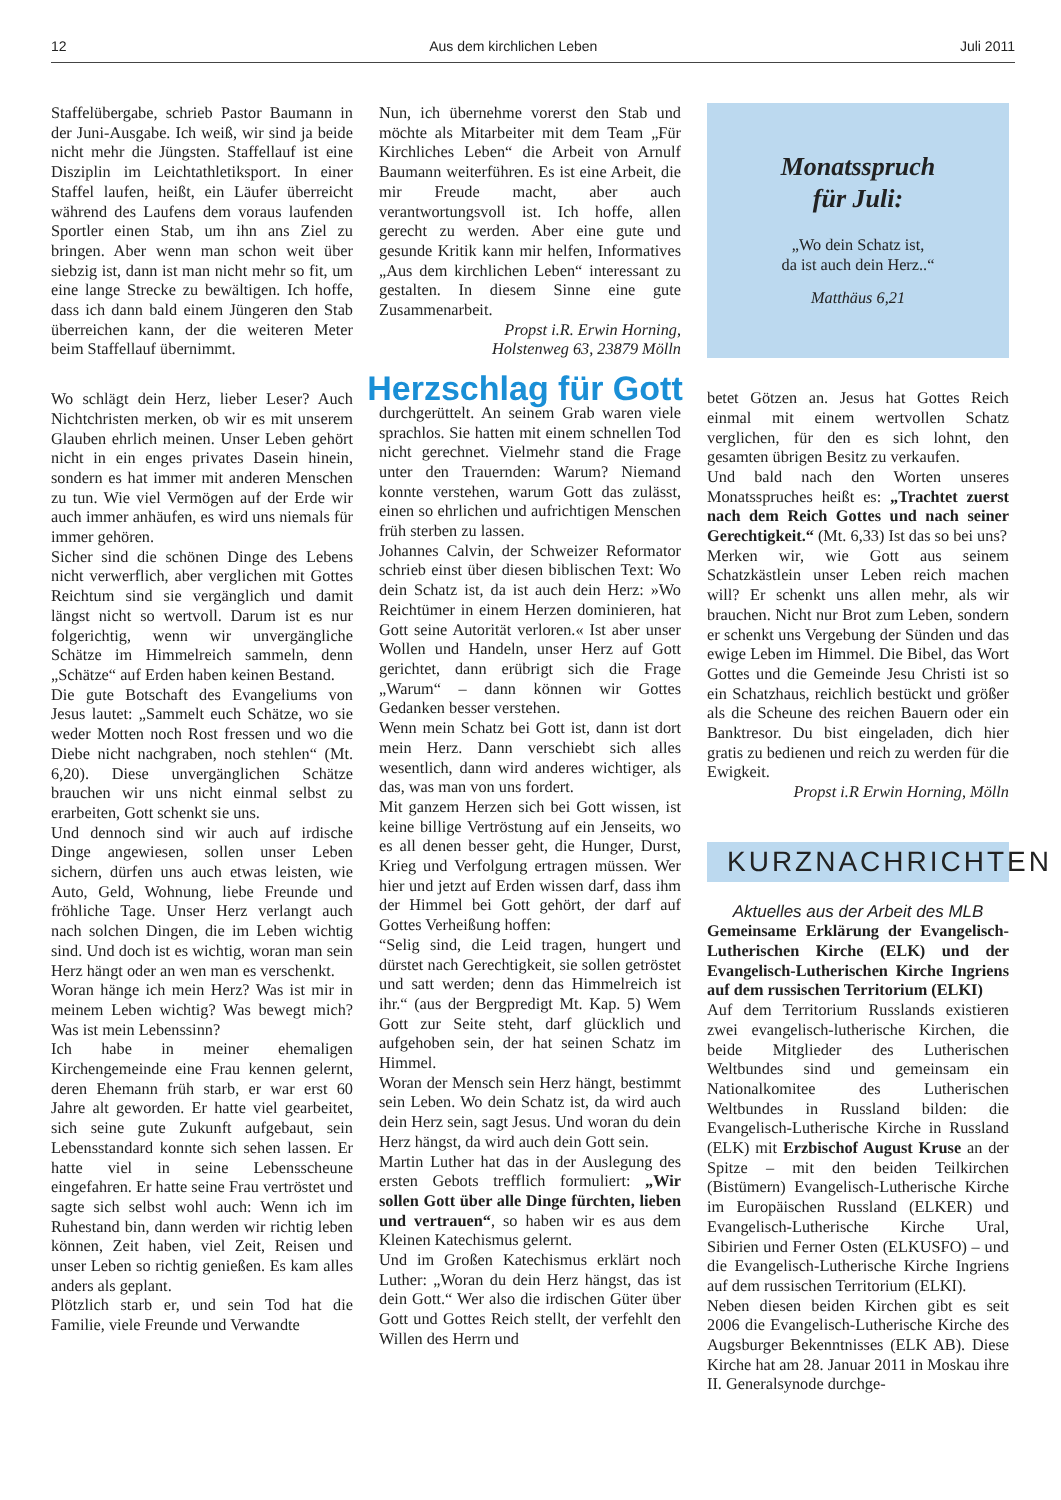12 Aus dem kirchlichen Leben Juli 2011
Staffelübergabe, schrieb Pastor Baumann in der Juni-Ausgabe. Ich weiß, wir sind ja beide nicht mehr die Jüngsten. Staffellauf ist eine Disziplin im Leichtathletiksport. In einer Staffel laufen, heißt, ein Läufer überreicht während des Laufens dem voraus laufenden Sportler einen Stab, um ihn ans Ziel zu bringen. Aber wenn man schon weit über siebzig ist, dann ist man nicht mehr so fit, um eine lange Strecke zu bewältigen. Ich hoffe, dass ich dann bald einem Jüngeren den Stab überreichen kann, der die weiteren Meter beim Staffellauf übernimmt.
Wo schlägt dein Herz, lieber Leser? Auch Nichtchristen merken, ob wir es mit unserem Glauben ehrlich meinen. Unser Leben gehört nicht in ein enges privates Dasein hinein, sondern es hat immer mit anderen Menschen zu tun. Wie viel Vermögen auf der Erde wir auch immer anhäufen, es wird uns niemals für immer gehören.
Sicher sind die schönen Dinge des Lebens nicht verwerflich, aber verglichen mit Gottes Reichtum sind sie vergänglich und damit längst nicht so wertvoll. Darum ist es nur folgerichtig, wenn wir unvergängliche Schätze im Himmelreich sammeln, denn „Schätze“ auf Erden haben keinen Bestand.
Die gute Botschaft des Evangeliums von Jesus lautet: „Sammelt euch Schätze, wo sie weder Motten noch Rost fressen und wo die Diebe nicht nachgraben, noch stehlen“ (Mt. 6,20). Diese unvergänglichen Schätze brauchen wir uns nicht einmal selbst zu erarbeiten, Gott schenkt sie uns.
Und dennoch sind wir auch auf irdische Dinge angewiesen, sollen unser Leben sichern, dürfen uns auch etwas leisten, wie Auto, Geld, Wohnung, liebe Freunde und fröhliche Tage. Unser Herz verlangt auch nach solchen Dingen, die im Leben wichtig sind. Und doch ist es wichtig, woran man sein Herz hängt oder an wen man es verschenkt.
Woran hänge ich mein Herz? Was ist mir in meinem Leben wichtig? Was bewegt mich? Was ist mein Lebenssinn?
Ich habe in meiner ehemaligen Kirchengemeinde eine Frau kennen gelernt, deren Ehemann früh starb, er war erst 60 Jahre alt geworden. Er hatte viel gearbeitet, sich seine gute Zukunft aufgebaut, sein Lebensstandard konnte sich sehen lassen. Er hatte viel in seine Lebensscheune eingefahren. Er hatte seine Frau vertröstet und sagte sich selbst wohl auch: Wenn ich im Ruhestand bin, dann werden wir richtig leben können, Zeit haben, viel Zeit, Reisen und unser Leben so richtig genießen. Es kam alles anders als geplant.
Plötzlich starb er, und sein Tod hat die Familie, viele Freunde und Verwandte
Nun, ich übernehme vorerst den Stab und möchte als Mitarbeiter mit dem Team „Für Kirchliches Leben“ die Arbeit von Arnulf Baumann weiterführen. Es ist eine Arbeit, die mir Freude macht, aber auch verantwortungsvoll ist. Ich hoffe, allen gerecht zu werden. Aber eine gute und gesunde Kritik kann mir helfen, Informatives „Aus dem kirchlichen Leben“ interessant zu gestalten. In diesem Sinne eine gute Zusammenarbeit.
Propst i.R. Erwin Horning,
Holstenweg 63, 23879 Mölln
Herzschlag für Gott
durchgerüttelt. An seinem Grab waren viele sprachlos. Sie hatten mit einem schnellen Tod nicht gerechnet. Vielmehr stand die Frage unter den Trauernden: Warum? Niemand konnte verstehen, warum Gott das zulässt, einen so ehrlichen und aufrichtigen Menschen früh sterben zu lassen.
Johannes Calvin, der Schweizer Reformator schrieb einst über diesen biblischen Text: Wo dein Schatz ist, da ist auch dein Herz: »Wo Reichtümer in einem Herzen dominieren, hat Gott seine Autorität verloren.« Ist aber unser Wollen und Handeln, unser Herz auf Gott gerichtet, dann erübrigt sich die Frage „Warum“ – dann können wir Gottes Gedanken besser verstehen.
Wenn mein Schatz bei Gott ist, dann ist dort mein Herz. Dann verschiebt sich alles wesentlich, dann wird anderes wichtiger, als das, was man von uns fordert.
Mit ganzem Herzen sich bei Gott wissen, ist keine billige Vertröstung auf ein Jenseits, wo es all denen besser geht, die Hunger, Durst, Krieg und Verfolgung ertragen müssen. Wer hier und jetzt auf Erden wissen darf, dass ihm der Himmel bei Gott gehört, der darf auf Gottes Verheißung hoffen:
“Selig sind, die Leid tragen, hungert und dürstet nach Gerechtigkeit, sie sollen getröstet und satt werden; denn das Himmelreich ist ihr.“ (aus der Bergpredigt Mt. Kap. 5) Wem Gott zur Seite steht, darf glücklich und aufgehoben sein, der hat seinen Schatz im Himmel.
Woran der Mensch sein Herz hängt, bestimmt sein Leben. Wo dein Schatz ist, da wird auch dein Herz sein, sagt Jesus. Und woran du dein Herz hängst, da wird auch dein Gott sein.
Martin Luther hat das in der Auslegung des ersten Gebots trefflich formuliert: „Wir sollen Gott über alle Dinge fürchten, lieben und vertrauen“, so haben wir es aus dem Kleinen Katechismus gelernt.
Und im Großen Katechismus erklärt noch Luther: „Woran du dein Herz hängst, das ist dein Gott.“ Wer also die irdischen Güter über Gott und Gottes Reich stellt, der verfehlt den Willen des Herrn und
Monatsspruch
für Juli:
„Wo dein Schatz ist,
da ist auch dein Herz..“
Matthäus 6,21
betet Götzen an. Jesus hat Gottes Reich einmal mit einem wertvollen Schatz verglichen, für den es sich lohnt, den gesamten übrigen Besitz zu verkaufen.
Und bald nach den Worten unseres Monatsspruches heißt es: „Trachtet zuerst nach dem Reich Gottes und nach seiner Gerechtigkeit.“ (Mt. 6,33) Ist das so bei uns?
Merken wir, wie Gott aus seinem Schatzkästlein unser Leben reich machen will? Er schenkt uns allen mehr, als wir brauchen. Nicht nur Brot zum Leben, sondern er schenkt uns Vergebung der Sünden und das ewige Leben im Himmel. Die Bibel, das Wort Gottes und die Gemeinde Jesu Christi ist so ein Schatzhaus, reichlich bestückt und größer als die Scheune des reichen Bauern oder ein Banktresor. Du bist eingeladen, dich hier gratis zu bedienen und reich zu werden für die Ewigkeit.
Propst i.R Erwin Horning, Mölln
KURZNACHRICHTEN
Aktuelles aus der Arbeit des MLB
Gemeinsame Erklärung der Evangelisch-Lutherischen Kirche (ELK) und der Evangelisch-Lutherischen Kirche Ingriens auf dem russischen Territorium (ELKI)
Auf dem Territorium Russlands existieren zwei evangelisch-lutherische Kirchen, die beide Mitglieder des Lutherischen Weltbundes sind und gemeinsam ein Nationalkomitee des Lutherischen Weltbundes in Russland bilden: die Evangelisch-Lutherische Kirche in Russland (ELK) mit Erzbischof August Kruse an der Spitze – mit den beiden Teilkirchen (Bistümern) Evangelisch-Lutherische Kirche im Europäischen Russland (ELKER) und Evangelisch-Lutherische Kirche Ural, Sibirien und Ferner Osten (ELKUSFO) – und die Evangelisch-Lutherische Kirche Ingriens auf dem russischen Territorium (ELKI).
Neben diesen beiden Kirchen gibt es seit 2006 die Evangelisch-Lutherische Kirche des Augsburger Bekenntnisses (ELK AB). Diese Kirche hat am 28. Januar 2011 in Moskau ihre II. Generalsynode durchge-